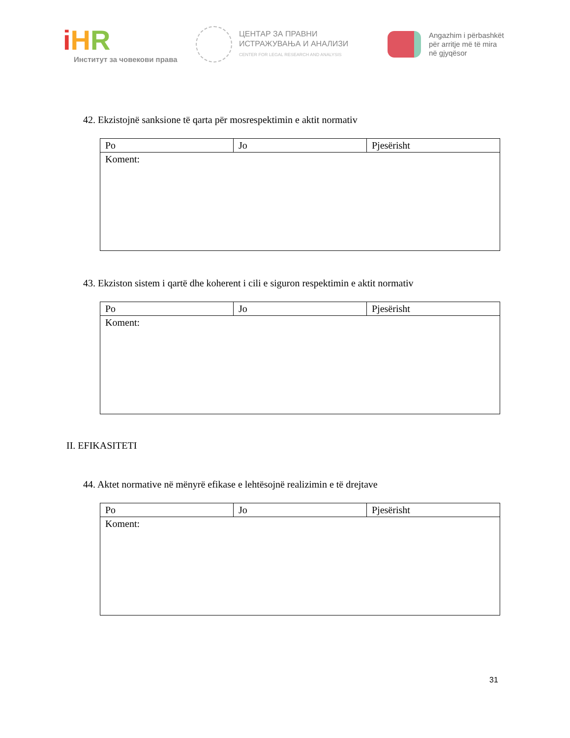iHR
Институт за човекови права
ЦЕНТАР ЗА ПРАВНИ
ИСТРАЖУВАЊА И АНАЛИЗИ
CENTER FOR LEGAL RESEARCH AND ANALYSIS
Angazhim i përbashkët
për arritje më të mira
në gjyqësor
42. Ekzistojnë sanksione të qarta për mosrespektimin e aktit normativ
| Po | Jo | Pjesërisht |
| Koment: | | |
43. Ekziston sistem i qartë dhe koherent i cili e siguron respektimin e aktit normativ
| Po | Jo | Pjesërisht |
| Koment: | | |
II. EFIKASITETI
44. Aktet normative në mënyrë efikase e lehtësojnë realizimin e të drejtave
| Po | Jo | Pjesërisht |
| Koment: | | |
31